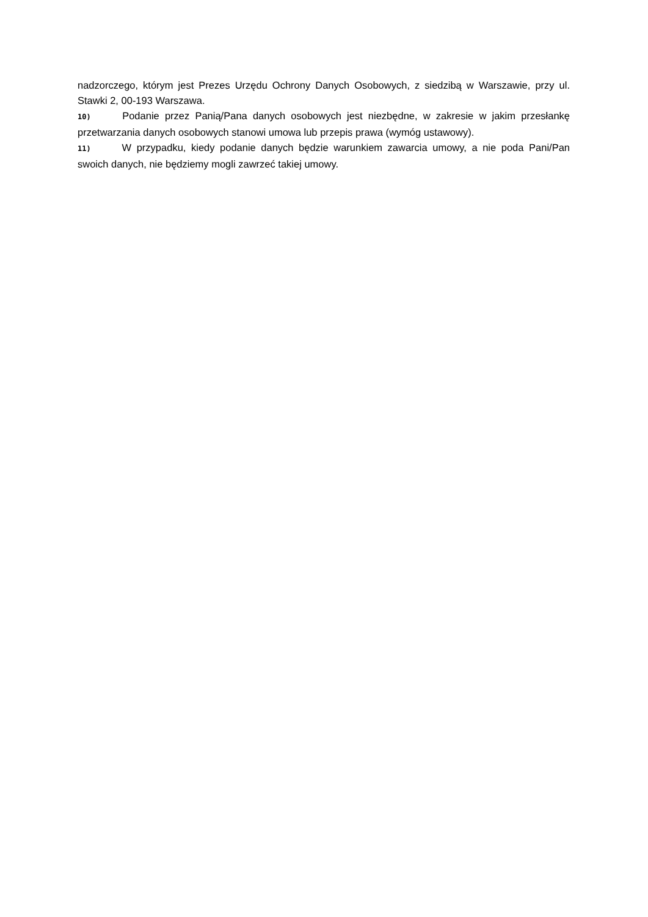nadzorczego, którym jest Prezes Urzędu Ochrony Danych Osobowych, z siedzibą w Warszawie, przy ul. Stawki 2, 00-193 Warszawa.
10) Podanie przez Panią/Pana danych osobowych jest niezbędne, w zakresie w jakim przesłankę przetwarzania danych osobowych stanowi umowa lub przepis prawa (wymóg ustawowy).
11) W przypadku, kiedy podanie danych będzie warunkiem zawarcia umowy, a nie poda Pani/Pan swoich danych, nie będziemy mogli zawrzeć takiej umowy.